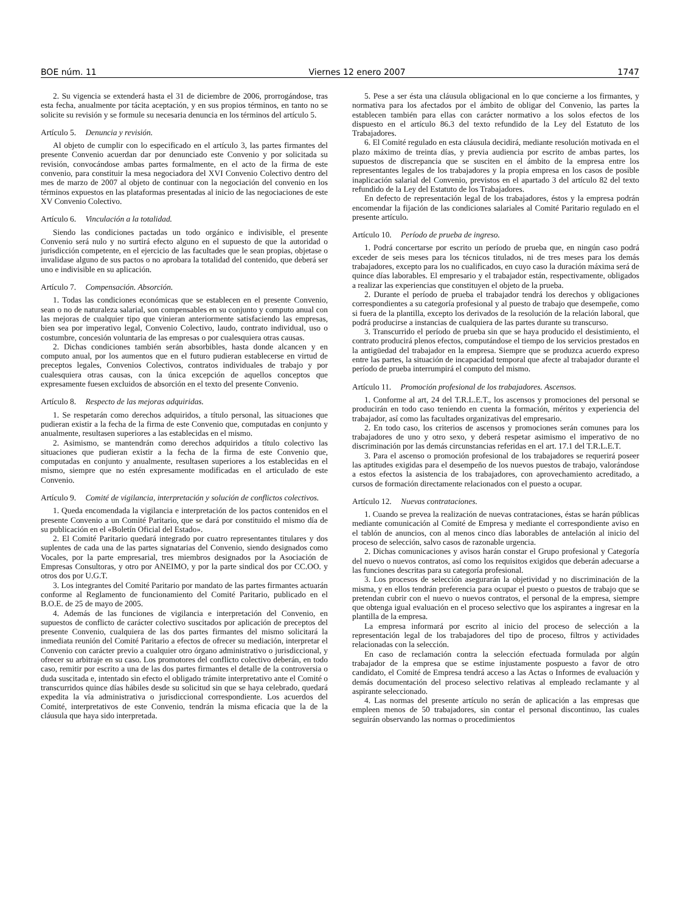BOE núm. 11 Viernes 12 enero 2007 1747
2. Su vigencia se extenderá hasta el 31 de diciembre de 2006, prorrogándose, tras esta fecha, anualmente por tácita aceptación, y en sus propios términos, en tanto no se solicite su revisión y se formule su necesaria denuncia en los términos del artículo 5.
Artículo 5. Denuncia y revisión.
Al objeto de cumplir con lo especificado en el artículo 3, las partes firmantes del presente Convenio acuerdan dar por denunciado este Convenio y por solicitada su revisión, convocándose ambas partes formalmente, en el acto de la firma de este convenio, para constituir la mesa negociadora del XVI Convenio Colectivo dentro del mes de marzo de 2007 al objeto de continuar con la negociación del convenio en los términos expuestos en las plataformas presentadas al inicio de las negociaciones de este XV Convenio Colectivo.
Artículo 6. Vinculación a la totalidad.
Siendo las condiciones pactadas un todo orgánico e indivisible, el presente Convenio será nulo y no surtirá efecto alguno en el supuesto de que la autoridad o jurisdicción competente, en el ejercicio de las facultades que le sean propias, objetase o invalidase alguno de sus pactos o no aprobara la totalidad del contenido, que deberá ser uno e indivisible en su aplicación.
Artículo 7. Compensación. Absorción.
1. Todas las condiciones económicas que se establecen en el presente Convenio, sean o no de naturaleza salarial, son compensables en su conjunto y computo anual con las mejoras de cualquier tipo que vinieran anteriormente satisfaciendo las empresas, bien sea por imperativo legal, Convenio Colectivo, laudo, contrato individual, uso o costumbre, concesión voluntaria de las empresas o por cualesquiera otras causas.
2. Dichas condiciones también serán absorbibles, hasta donde alcancen y en computo anual, por los aumentos que en el futuro pudieran establecerse en virtud de preceptos legales, Convenios Colectivos, contratos individuales de trabajo y por cualesquiera otras causas, con la única excepción de aquellos conceptos que expresamente fuesen excluidos de absorción en el texto del presente Convenio.
Artículo 8. Respecto de las mejoras adquiridas.
1. Se respetarán como derechos adquiridos, a título personal, las situaciones que pudieran existir a la fecha de la firma de este Convenio que, computadas en conjunto y anualmente, resultasen superiores a las establecidas en el mismo.
2. Asimismo, se mantendrán como derechos adquiridos a título colectivo las situaciones que pudieran existir a la fecha de la firma de este Convenio que, computadas en conjunto y anualmente, resultasen superiores a los establecidas en el mismo, siempre que no estén expresamente modificadas en el articulado de este Convenio.
Artículo 9. Comité de vigilancia, interpretación y solución de conflictos colectivos.
1. Queda encomendada la vigilancia e interpretación de los pactos contenidos en el presente Convenio a un Comité Paritario, que se dará por constituido el mismo día de su publicación en el «Boletín Oficial del Estado».
2. El Comité Paritario quedará integrado por cuatro representantes titulares y dos suplentes de cada una de las partes signatarias del Convenio, siendo designados como Vocales, por la parte empresarial, tres miembros designados por la Asociación de Empresas Consultoras, y otro por ANEIMO, y por la parte sindical dos por CC.OO. y otros dos por U.G.T.
3. Los integrantes del Comité Paritario por mandato de las partes firmantes actuarán conforme al Reglamento de funcionamiento del Comité Paritario, publicado en el B.O.E. de 25 de mayo de 2005.
4. Además de las funciones de vigilancia e interpretación del Convenio, en supuestos de conflicto de carácter colectivo suscitados por aplicación de preceptos del presente Convenio, cualquiera de las dos partes firmantes del mismo solicitará la inmediata reunión del Comité Paritario a efectos de ofrecer su mediación, interpretar el Convenio con carácter previo a cualquier otro órgano administrativo o jurisdiccional, y ofrecer su arbitraje en su caso. Los promotores del conflicto colectivo deberán, en todo caso, remitir por escrito a una de las dos partes firmantes el detalle de la controversia o duda suscitada e, intentado sin efecto el obligado trámite interpretativo ante el Comité o transcurridos quince días hábiles desde su solicitud sin que se haya celebrado, quedará expedita la vía administrativa o jurisdiccional correspondiente. Los acuerdos del Comité, interpretativos de este Convenio, tendrán la misma eficacia que la de la cláusula que haya sido interpretada.
5. Pese a ser ésta una cláusula obligacional en lo que concierne a los firmantes, y normativa para los afectados por el ámbito de obligar del Convenio, las partes la establecen también para ellas con carácter normativo a los solos efectos de los dispuesto en el artículo 86.3 del texto refundido de la Ley del Estatuto de los Trabajadores.
6. El Comité regulado en esta cláusula decidirá, mediante resolución motivada en el plazo máximo de treinta días, y previa audiencia por escrito de ambas partes, los supuestos de discrepancia que se susciten en el ámbito de la empresa entre los representantes legales de los trabajadores y la propia empresa en los casos de posible inaplicación salarial del Convenio, previstos en el apartado 3 del artículo 82 del texto refundido de la Ley del Estatuto de los Trabajadores.
En defecto de representación legal de los trabajadores, éstos y la empresa podrán encomendar la fijación de las condiciones salariales al Comité Paritario regulado en el presente artículo.
Artículo 10. Período de prueba de ingreso.
1. Podrá concertarse por escrito un período de prueba que, en ningún caso podrá exceder de seis meses para los técnicos titulados, ni de tres meses para los demás trabajadores, excepto para los no cualificados, en cuyo caso la duración máxima será de quince días laborables. El empresario y el trabajador están, respectivamente, obligados a realizar las experiencias que constituyen el objeto de la prueba.
2. Durante el período de prueba el trabajador tendrá los derechos y obligaciones correspondientes a su categoría profesional y al puesto de trabajo que desempeñe, como si fuera de la plantilla, excepto los derivados de la resolución de la relación laboral, que podrá producirse a instancias de cualquiera de las partes durante su transcurso.
3. Transcurrido el período de prueba sin que se haya producido el desistimiento, el contrato producirá plenos efectos, computándose el tiempo de los servicios prestados en la antigüedad del trabajador en la empresa. Siempre que se produzca acuerdo expreso entre las partes, la situación de incapacidad temporal que afecte al trabajador durante el período de prueba interrumpirá el computo del mismo.
Artículo 11. Promoción profesional de los trabajadores. Ascensos.
1. Conforme al art, 24 del T.R.L.E.T., los ascensos y promociones del personal se producirán en todo caso teniendo en cuenta la formación, méritos y experiencia del trabajador, así como las facultades organizativas del empresario.
2. En todo caso, los criterios de ascensos y promociones serán comunes para los trabajadores de uno y otro sexo, y deberá respetar asimismo el imperativo de no discriminación por las demás circunstancias referidas en el art. 17.1 del T.R.L.E.T.
3. Para el ascenso o promoción profesional de los trabajadores se requerirá poseer las aptitudes exigidas para el desempeño de los nuevos puestos de trabajo, valorándose a estos efectos la asistencia de los trabajadores, con aprovechamiento acreditado, a cursos de formación directamente relacionados con el puesto a ocupar.
Artículo 12. Nuevas contrataciones.
1. Cuando se prevea la realización de nuevas contrataciones, éstas se harán públicas mediante comunicación al Comité de Empresa y mediante el correspondiente aviso en el tablón de anuncios, con al menos cinco días laborables de antelación al inicio del proceso de selección, salvo casos de razonable urgencia.
2. Dichas comunicaciones y avisos harán constar el Grupo profesional y Categoría del nuevo o nuevos contratos, así como los requisitos exigidos que deberán adecuarse a las funciones descritas para su categoría profesional.
3. Los procesos de selección asegurarán la objetividad y no discriminación de la misma, y en ellos tendrán preferencia para ocupar el puesto o puestos de trabajo que se pretendan cubrir con el nuevo o nuevos contratos, el personal de la empresa, siempre que obtenga igual evaluación en el proceso selectivo que los aspirantes a ingresar en la plantilla de la empresa.
La empresa informará por escrito al inicio del proceso de selección a la representación legal de los trabajadores del tipo de proceso, filtros y actividades relacionadas con la selección.
En caso de reclamación contra la selección efectuada formulada por algún trabajador de la empresa que se estime injustamente pospuesto a favor de otro candidato, el Comité de Empresa tendrá acceso a las Actas o Informes de evaluación y demás documentación del proceso selectivo relativas al empleado reclamante y al aspirante seleccionado.
4. Las normas del presente artículo no serán de aplicación a las empresas que empleen menos de 50 trabajadores, sin contar el personal discontinuo, las cuales seguirán observando las normas o procedimientos